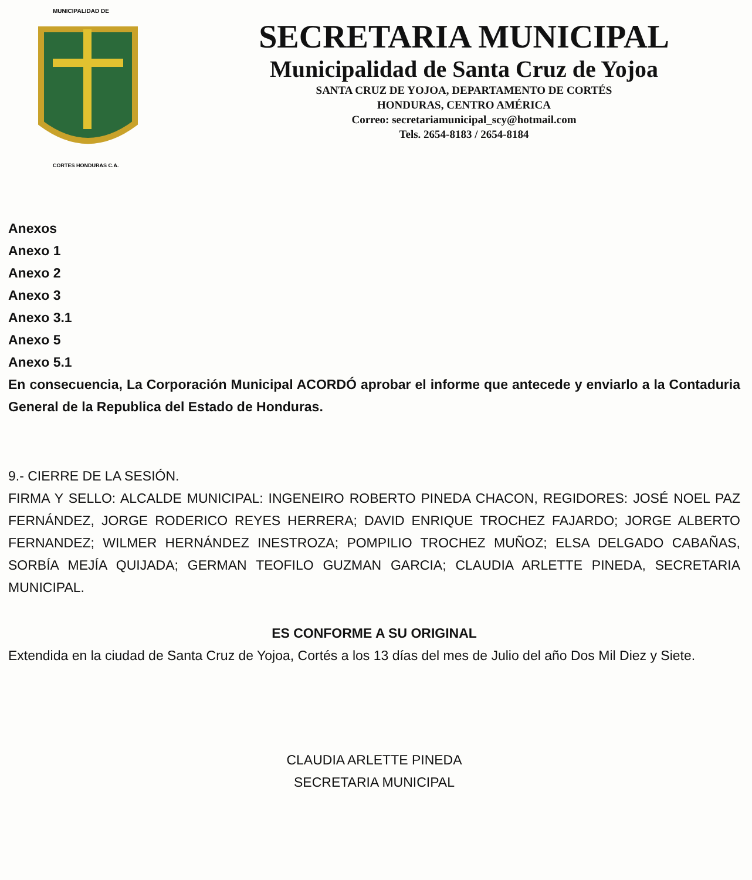MUNICIPALIDAD DE
CORTES HONDURAS C.A.
SECRETARIA MUNICIPAL
Municipalidad de Santa Cruz de Yojoa
SANTA CRUZ DE YOJOA, DEPARTAMENTO DE CORTÉS
HONDURAS, CENTRO AMÉRICA
Correo: secretariamunicipal_scy@hotmail.com
Tels. 2654-8183 / 2654-8184
Anexos
Anexo 1
Anexo 2
Anexo 3
Anexo 3.1
Anexo 5
Anexo 5.1
En consecuencia, La Corporación Municipal ACORDÓ aprobar el informe que antecede y enviarlo a la Contaduria General de la Republica del Estado de Honduras.
9.- CIERRE DE LA SESIÓN.
FIRMA Y SELLO: ALCALDE MUNICIPAL: INGENEIRO ROBERTO PINEDA CHACON, REGIDORES: JOSÉ NOEL PAZ FERNÁNDEZ, JORGE RODERICO REYES HERRERA; DAVID ENRIQUE TROCHEZ FAJARDO; JORGE ALBERTO FERNANDEZ; WILMER HERNÁNDEZ INESTROZA; POMPILIO TROCHEZ MUÑOZ; ELSA DELGADO CABAÑAS, SORBÍA MEJÍA QUIJADA; GERMAN TEOFILO GUZMAN GARCIA; CLAUDIA ARLETTE PINEDA, SECRETARIA MUNICIPAL.
ES CONFORME A SU ORIGINAL
Extendida en la ciudad de Santa Cruz de Yojoa, Cortés a los 13 días del mes de Julio del año Dos Mil Diez y Siete.
CLAUDIA ARLETTE PINEDA
SECRETARIA MUNICIPAL